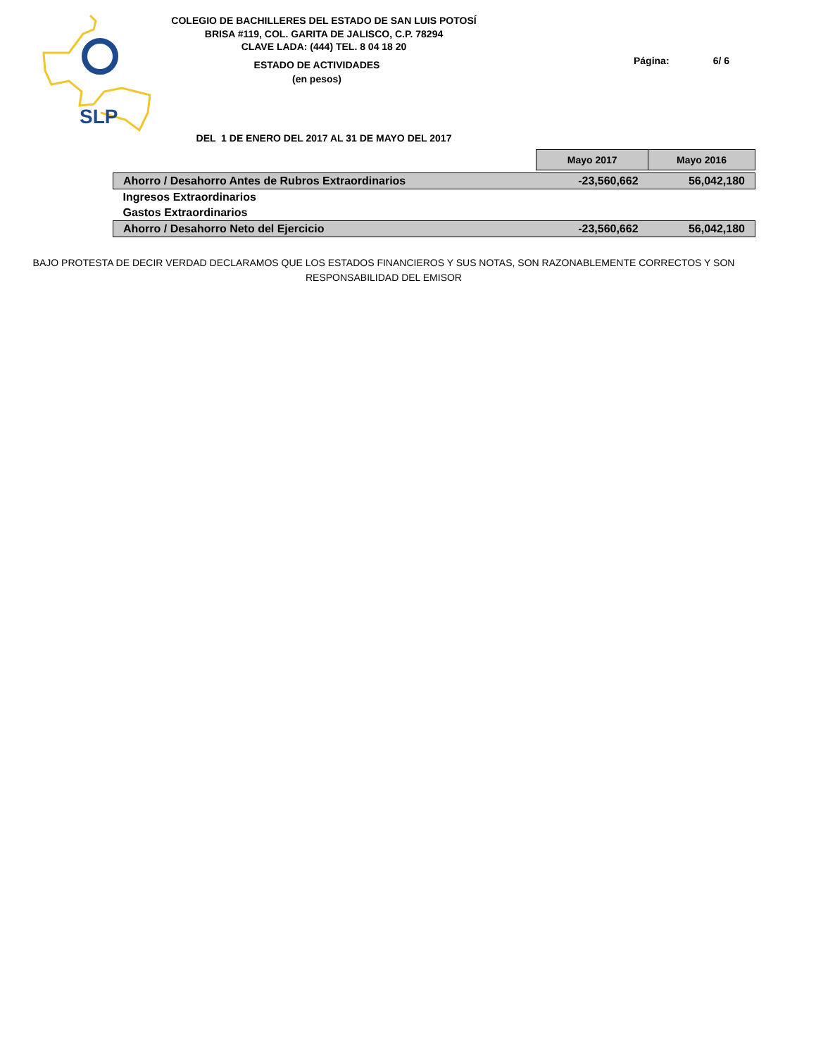SLP
COLEGIO DE BACHILLERES DEL ESTADO DE SAN LUIS POTOSÍ
BRISA #119, COL. GARITA DE JALISCO, C.P. 78294
CLAVE LADA: (444) TEL. 8 04 18 20
ESTADO DE ACTIVIDADES
(en pesos)
Página: 6/ 6
DEL 1 DE ENERO DEL 2017 AL 31 DE MAYO DEL 2017
| | Mayo 2017 | Mayo 2016 |
| Ahorro / Desahorro Antes de Rubros Extraordinarios | -23,560,662 | 56,042,180 |
| Ingresos Extraordinarios | | |
| Gastos Extraordinarios | | |
| Ahorro / Desahorro Neto del Ejercicio | -23,560,662 | 56,042,180 |
BAJO PROTESTA DE DECIR VERDAD DECLARAMOS QUE LOS ESTADOS FINANCIEROS Y SUS NOTAS, SON RAZONABLEMENTE CORRECTOS Y SON RESPONSABILIDAD DEL EMISOR